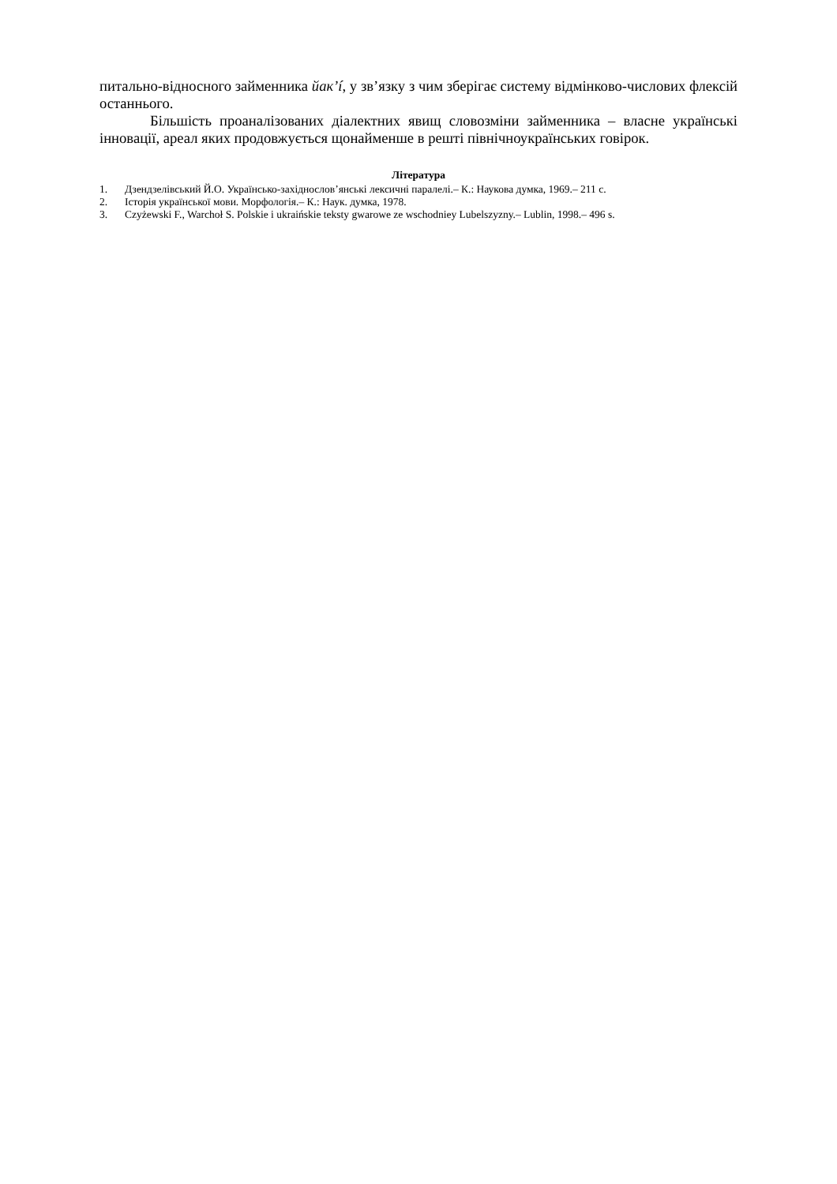питально-відносного займенника йак’í, у зв’язку з чим зберігає систему відмінково-числових флексій останнього.
Більшість проаналізованих діалектних явищ словозміни займенника – власне українські інновації, ареал яких продовжується щонайменше в решті північноукраїнських говірок.
Література
1. Дзендзелівський Й.О. Українсько-західнослов’янські лексичні паралелі.– К.: Наукова думка, 1969.– 211 с.
2. Історія української мови. Морфологія.– К.: Наук. думка, 1978.
3. Czyżewski F., Warchoł S. Polskie i ukraińskie teksty gwarowe ze wschodniey Lubelszyzny.– Lublin, 1998.– 496 s.